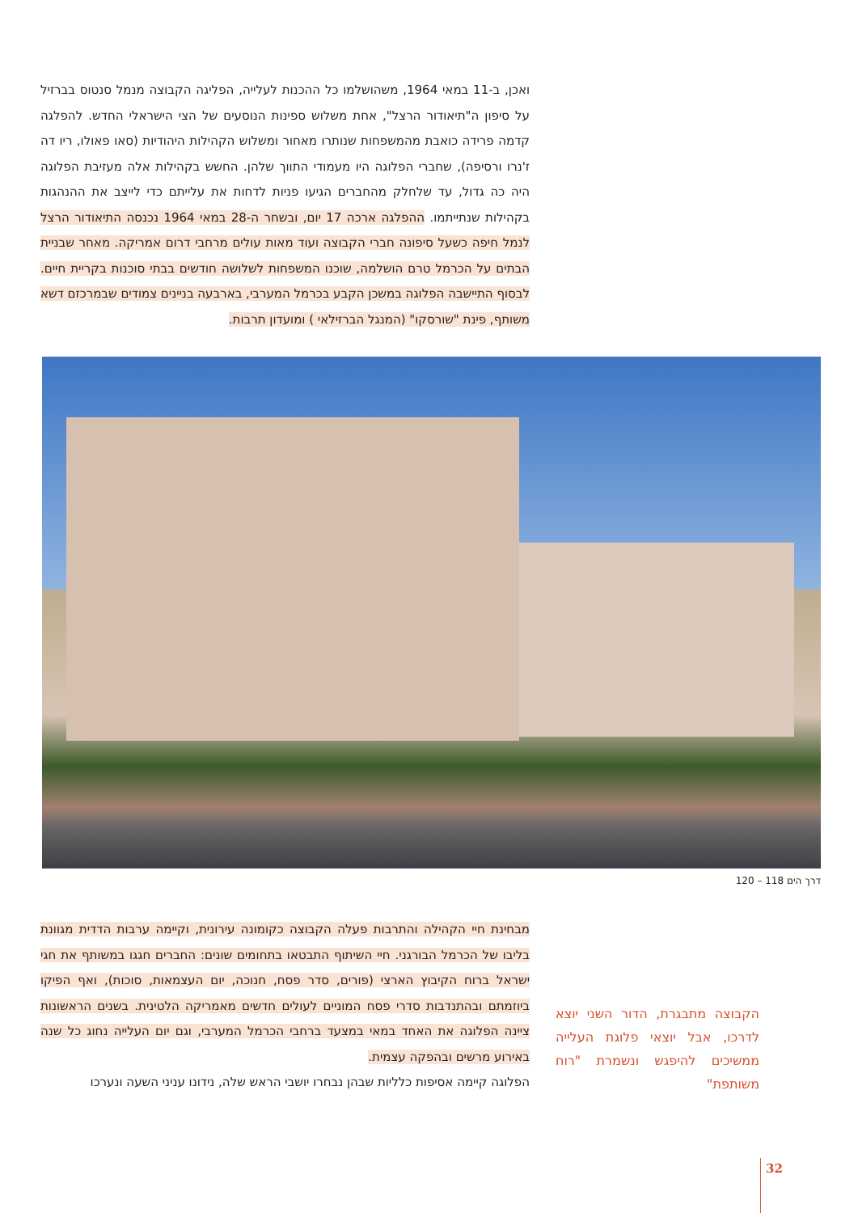ואכן, ב-11 במאי 1964, משהושלמו כל ההכנות לעלייה, הפליגה הקבוצה מנמל סנטוס בברזיל על סיפון ה"תיאודור הרצל", אחת משלוש ספינות הנוסעים של הצי הישראלי החדש. להפלגה קדמה פרידה כואבת מהמשפחות שנותרו מאחור ומשלוש הקהילות היהודיות (סאו פאולו, ריו דה ז'נרו ורסיפה), שחברי הפלוגה היו מעמודי התווך שלהן. החשש בקהילות אלה מעזיבת הפלוגה היה כה גדול, עד שלחלק מהחברים הגיעו פניות לדחות את עלייתם כדי לייצב את ההנהגות בקהילות שנתייתמו. ההפלגה ארכה 17 יום, ובשחר ה-28 במאי 1964 נכנסה התיאודור הרצל לנמל חיפה כשעל סיפונה חברי הקבוצה ועוד מאות עולים מרחבי דרום אמריקה. מאחר שבניית הבתים על הכרמל טרם הושלמה, שוכנו המשפחות לשלושה חודשים בבתי סוכנות בקריית חיים. לבסוף התיישבה הפלוגה במשכן הקבע בכרמל המערבי, בארבעה בניינים צמודים שבמרכזם דשא משותף, פינת "שורסקו" (המנגל הברזילאי ) ומועדון תרבות.
דרך הים 118 – 120
מבחינת חיי הקהילה והתרבות פעלה הקבוצה כקומונה עירונית, וקיימה ערבות הדדית מגוונת בליבו של הכרמל הבורגני. חיי השיתוף התבטאו בתחומים שונים: החברים חגגו במשותף את חגי ישראל ברוח הקיבוץ הארצי (פורים, סדר פסח, חנוכה, יום העצמאות, סוכות), ואף הפיקו ביוזמתם ובהתנדבות סדרי פסח המוניים לעולים חדשים מאמריקה הלטינית. בשנים הראשונות ציינה הפלוגה את האחד במאי במצעד ברחבי הכרמל המערבי, וגם יום העלייה נחוג כל שנה באירוע מרשים ובהפקה עצמית.
הפלוגה קיימה אסיפות כלליות שבהן נבחרו יושבי הראש שלה, נידונו עניני השעה ונערכו
הקבוצה מתבגרת, הדור השני יוצא לדרכו, אבל יוצאי פלוגת העלייה ממשיכים להיפגש ונשמרת "רוח משותפת"
32